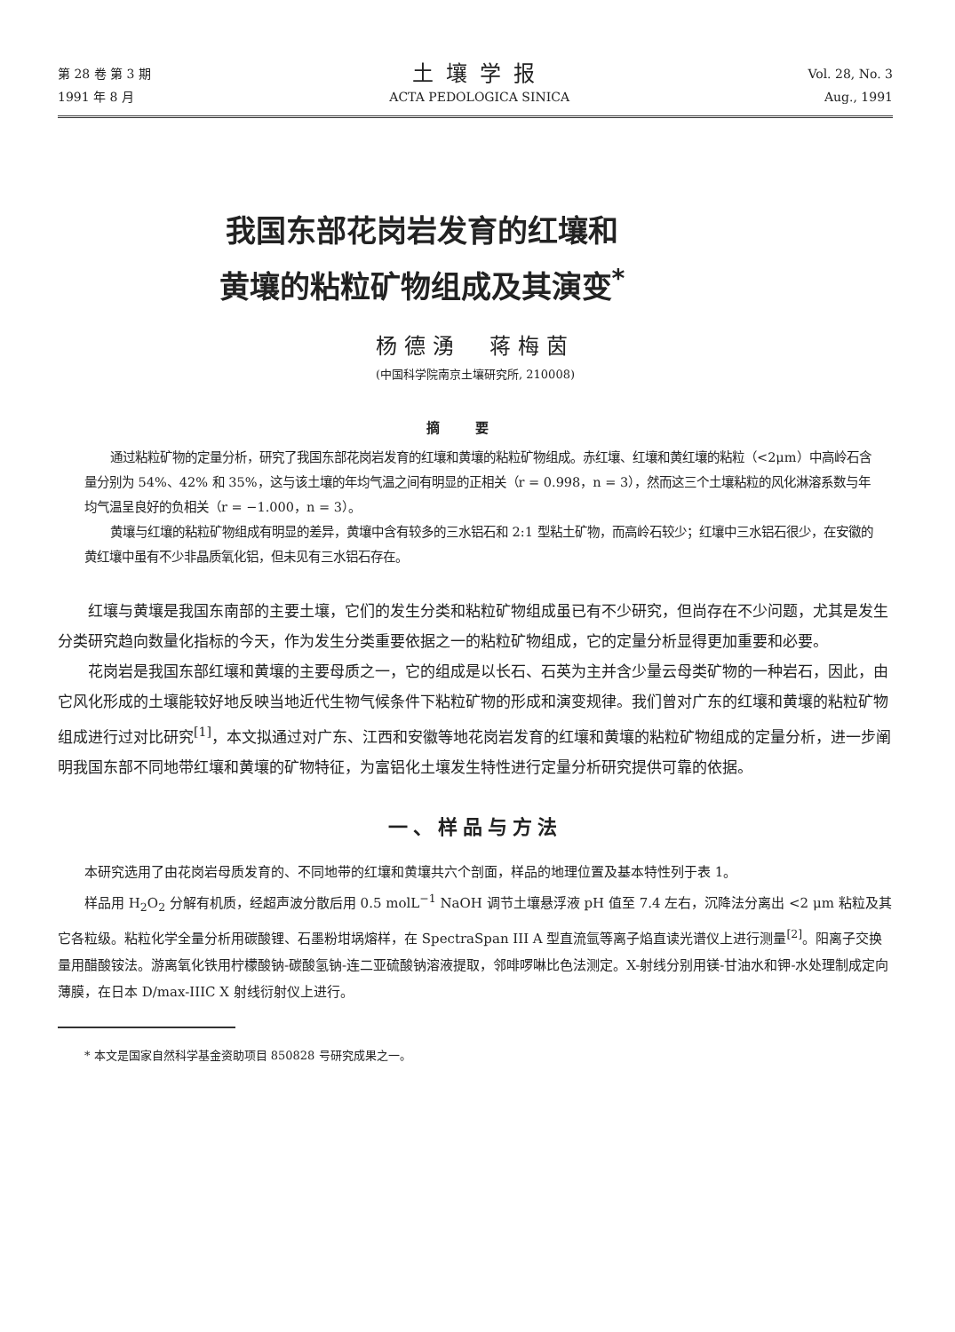第 28 卷 第 3 期
1991 年 8 月
土壤学报
ACTA PEDOLOGICA SINICA
Vol. 28, No. 3
Aug., 1991
我国东部花岗岩发育的红壤和
黄壤的粘粒矿物组成及其演变<sup>*</sup>
杨德湧　蒋梅茵
(中国科学院南京土壤研究所, 210008)
摘要
通过粘粒矿物的定量分析，研究了我国东部花岗岩发育的红壤和黄壤的粘粒矿物组成。赤红壤、红壤和黄红壤的粘粒（<2μm）中高岭石含量分别为 54%、42% 和 35%，这与该土壤的年均气温之间有明显的正相关（r = 0.998，n = 3），然而这三个土壤粘粒的风化淋溶系数与年均气温呈良好的负相关（r = −1.000，n = 3）。
黄壤与红壤的粘粒矿物组成有明显的差异，黄壤中含有较多的三水铝石和 2:1 型粘土矿物，而高岭石较少；红壤中三水铝石很少，在安徽的黄红壤中虽有不少非晶质氧化铝，但未见有三水铝石存在。
红壤与黄壤是我国东南部的主要土壤，它们的发生分类和粘粒矿物组成虽已有不少研究，但尚存在不少问题，尤其是发生分类研究趋向数量化指标的今天，作为发生分类重要依据之一的粘粒矿物组成，它的定量分析显得更加重要和必要。
花岗岩是我国东部红壤和黄壤的主要母质之一，它的组成是以长石、石英为主并含少量云母类矿物的一种岩石，因此，由它风化形成的土壤能较好地反映当地近代生物气候条件下粘粒矿物的形成和演变规律。我们曾对广东的红壤和黄壤的粘粒矿物组成进行过对比研究<sup>[1]</sup>，本文拟通过对广东、江西和安徽等地花岗岩发育的红壤和黄壤的粘粒矿物组成的定量分析，进一步阐明我国东部不同地带红壤和黄壤的矿物特征，为富铝化土壤发生特性进行定量分析研究提供可靠的依据。
一、样品与方法
本研究选用了由花岗岩母质发育的、不同地带的红壤和黄壤共六个剖面，样品的地理位置及基本特性列于表 1。
样品用 H<sub>2</sub>O<sub>2</sub> 分解有机质，经超声波分散后用 0.5 molL<sup>−1</sup> NaOH 调节土壤悬浮液 pH 值至 7.4 左右，沉降法分离出 <2 μm 粘粒及其它各粒级。粘粒化学全量分析用碳酸锂、石墨粉坩埚熔样，在 SpectraSpan III A 型直流氩等离子焰直读光谱仪上进行测量<sup>[2]</sup>。阳离子交换量用醋酸铵法。游离氧化铁用柠檬酸钠-碳酸氢钠-连二亚硫酸钠溶液提取，邻啡啰啉比色法测定。X-射线分别用镁-甘油水和钾-水处理制成定向薄膜，在日本 D/max-IIIC X 射线衍射仪上进行。
* 本文是国家自然科学基金资助项目 850828 号研究成果之一。